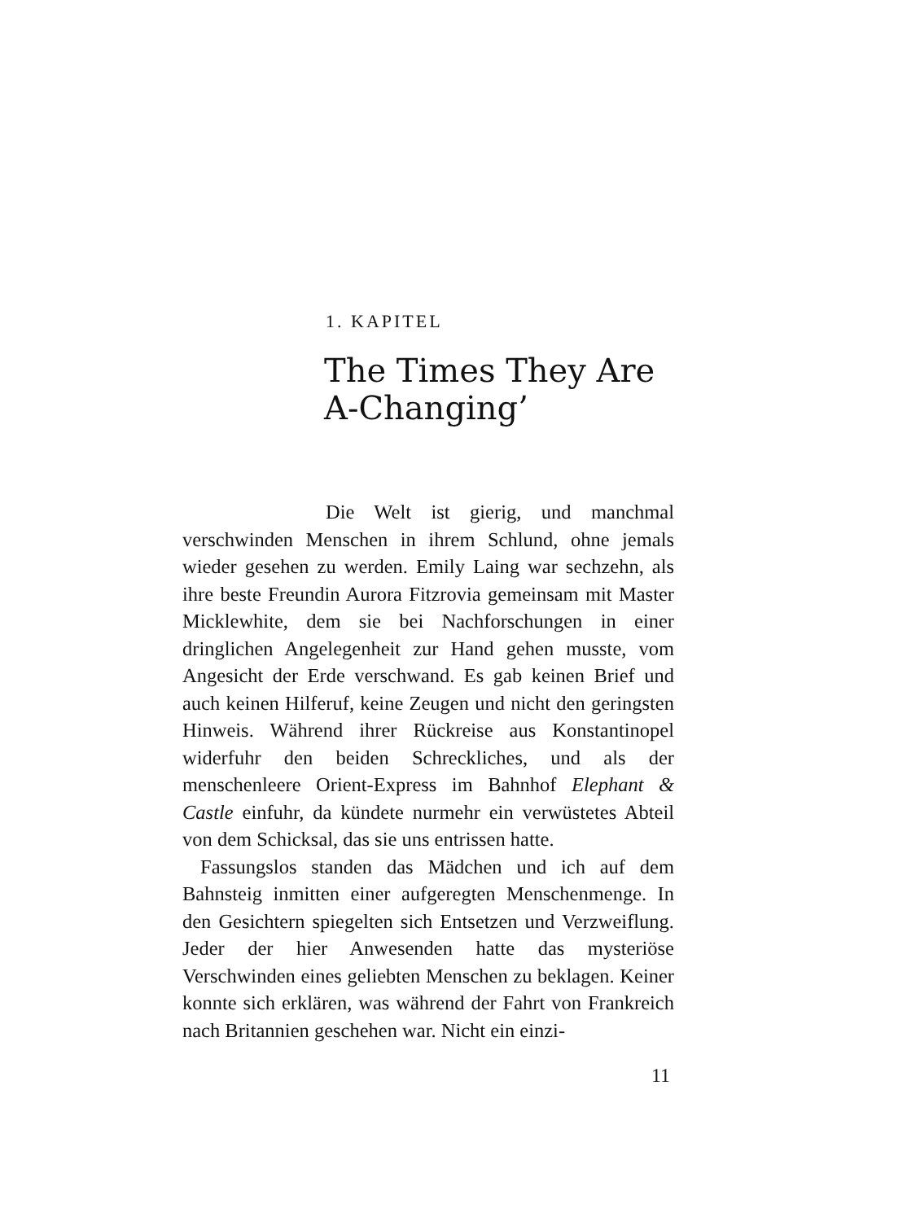1. KAPITEL
The Times They Are
A-Changing’
Die Welt ist gierig, und manchmal verschwinden Menschen in ihrem Schlund, ohne jemals wieder gesehen zu werden. Emily Laing war sechzehn, als ihre beste Freundin Aurora Fitzrovia gemeinsam mit Master Micklewhite, dem sie bei Nachforschungen in einer dringlichen Angelegenheit zur Hand gehen musste, vom Angesicht der Erde verschwand. Es gab keinen Brief und auch keinen Hilferuf, keine Zeugen und nicht den geringsten Hinweis. Während ihrer Rückreise aus Konstantinopel widerfuhr den beiden Schreckliches, und als der menschenleere Orient-Express im Bahnhof Elephant & Castle einfuhr, da kündete nurmehr ein verwüstetes Abteil von dem Schicksal, das sie uns entrissen hatte.
Fassungslos standen das Mädchen und ich auf dem Bahnsteig inmitten einer aufgeregten Menschenmenge. In den Gesichtern spiegelten sich Entsetzen und Verzweiflung. Jeder der hier Anwesenden hatte das mysteriöse Verschwinden eines geliebten Menschen zu beklagen. Keiner konnte sich erklären, was während der Fahrt von Frankreich nach Britannien geschehen war. Nicht ein einzi-
11